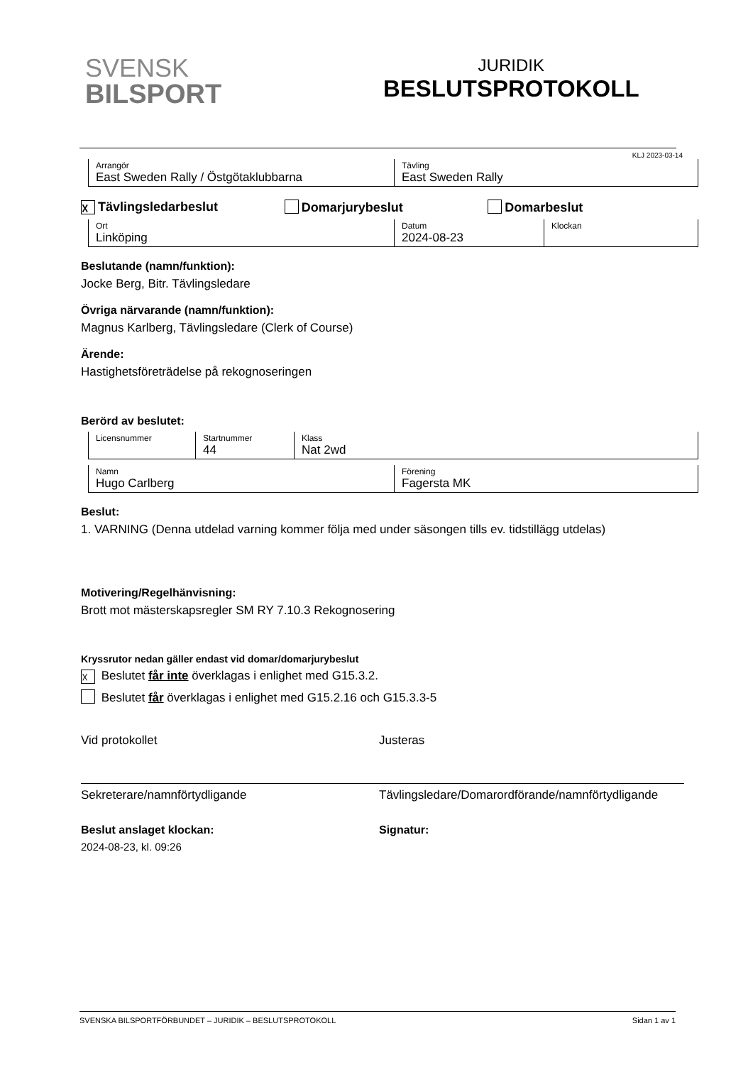SVENSK
BILSPORT
JURIDIK
BESLUTSPROTOKOLL
KLJ 2023-03-14
| Arrangör East Sweden Rally / Östgötaklubbarna | Tävling East Sweden Rally |
☓ Tävlingsledarbeslut Domarjurybeslut Domarbeslut
| Ort Linköping | Datum 2024-08-23 | Klockan |
Beslutande (namn/funktion):
Jocke Berg, Bitr. Tävlingsledare
Övriga närvarande (namn/funktion):
Magnus Karlberg, Tävlingsledare (Clerk of Course)
Ärende:
Hastighetsföreträdelse på rekognoseringen
Berörd av beslutet:
| Licensnummer | Startnummer 44 | Klass Nat 2wd |
| Namn Hugo Carlberg | Förening Fagersta MK |
Beslut:
1. VARNING (Denna utdelad varning kommer följa med under säsongen tills ev. tidstillägg utdelas)
Motivering/Regelhänvisning:
Brott mot mästerskapsregler SM RY 7.10.3 Rekognosering
Kryssrutor nedan gäller endast vid domar/domarjurybeslut
☓ Beslutet får inte överklagas i enlighet med G15.3.2.
Beslutet får överklagas i enlighet med G15.2.16 och G15.3.3-5
Vid protokollet
Sekreterare/namnförtydligande
Beslut anslaget klockan:
2024-08-23, kl. 09:26
Justeras
Tävlingsledare/Domarordförande/namnförtydligande
Signatur:
SVENSKA BILSPORTFÖRBUNDET – JURIDIK – BESLUTSPROTOKOLL Sidan 1 av 1